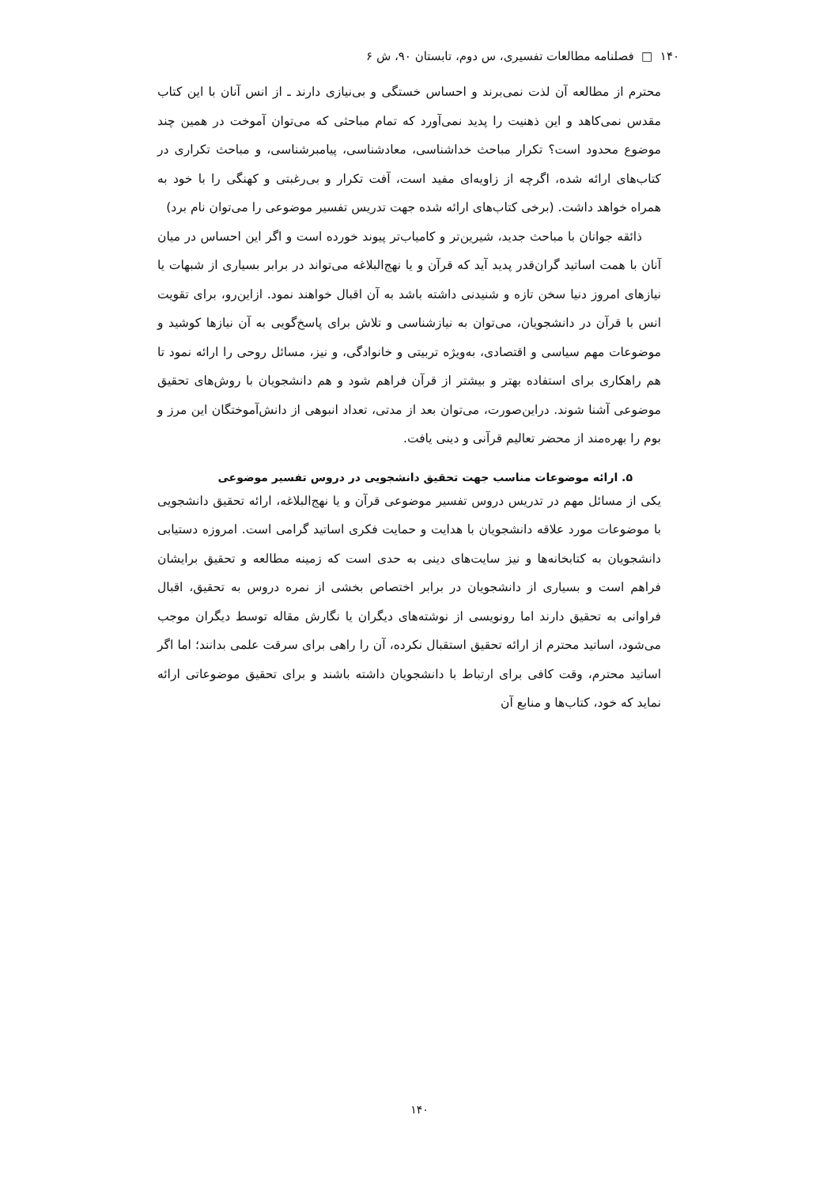۱۴۰ □ فصلنامه مطالعات تفسیری، س دوم، تابستان ۹۰، ش ۶
محترم از مطالعه آن لذت نمی‌برند و احساس خستگی و بی‌نیازی دارند ـ از انس آنان با این کتاب مقدس نمی‌کاهد و این ذهنیت را پدید نمی‌آورد که تمام مباحثی که می‌توان آموخت در همین چند موضوع محدود است؟ تکرار مباحث خداشناسی، معادشناسی، پیامبرشناسی، و مباحث تکراری در کتاب‌های ارائه شده، اگرچه از زاویه‌ای مفید است، آفت تکرار و بی‌رغبتی و کهنگی را با خود به همراه خواهد داشت. (برخی کتاب‌های ارائه شده جهت تدریس تفسیر موضوعی را می‌توان نام برد)
ذائقه جوانان با مباحث جدید، شیرین‌تر و کامیاب‌تر پیوند خورده است و اگر این احساس در میان آنان با همت اساتید گران‌قدر پدید آید که قرآن و یا نهج‌البلاغه می‌تواند در برابر بسیاری از شبهات یا نیازهای امروز دنیا سخن تازه و شنیدنی داشته باشد به آن اقبال خواهند نمود. ازاین‌رو، برای تقویت انس با قرآن در دانشجویان، می‌توان به نیازشناسی و تلاش برای پاسخ‌گویی به آن نیازها کوشید و موضوعات مهم سیاسی و اقتصادی، به‌ویژه تربیتی و خانوادگی، و نیز، مسائل روحی را ارائه نمود تا هم راهکاری برای استفاده بهتر و بیشتر از قرآن فراهم شود و هم دانشجویان با روش‌های تحقیق موضوعی آشنا شوند. دراین‌صورت، می‌توان بعد از مدتی، تعداد انبوهی از دانش‌آموختگان این مرز و بوم را بهره‌مند از محضر تعالیم قرآنی و دینی یافت.
۵. ارائه موضوعات مناسب جهت تحقیق دانشجویی در دروس تفسیر موضوعی
یکی از مسائل مهم در تدریس دروس تفسیر موضوعی قرآن و یا نهج‌البلاغه، ارائه تحقیق دانشجویی با موضوعات مورد علاقه دانشجویان با هدایت و حمایت فکری اساتید گرامی است. امروزه دستیابی دانشجویان به کتابخانه‌ها و نیز سایت‌های دینی به حدی است که زمینه مطالعه و تحقیق برایشان فراهم است و بسیاری از دانشجویان در برابر اختصاص بخشی از نمره دروس به تحقیق، اقبال فراوانی به تحقیق دارند اما رونویسی از نوشته‌های دیگران یا نگارش مقاله توسط دیگران موجب می‌شود، اساتید محترم از ارائه تحقیق استقبال نکرده، آن را راهی برای سرقت علمی بدانند؛ اما اگر اساتید محترم، وقت کافی برای ارتباط با دانشجویان داشته باشند و برای تحقیق موضوعاتی ارائه نماید که خود، کتاب‌ها و منابع آن
۱۴۰